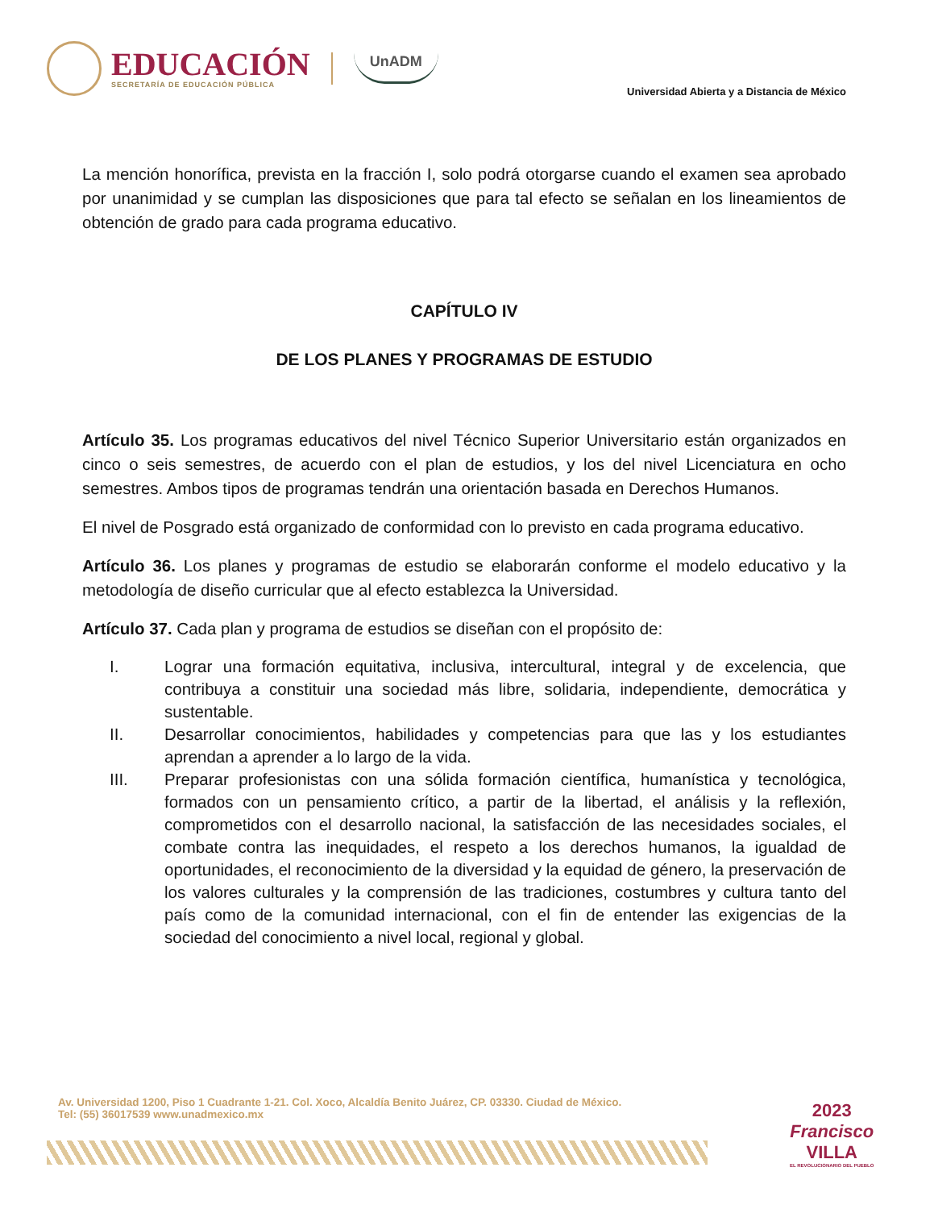EDUCACIÓN
SECRETARÍA DE EDUCACIÓN PÚBLICA
UnADM
Universidad Abierta y a Distancia de México
La mención honorífica, prevista en la fracción I, solo podrá otorgarse cuando el examen sea aprobado por unanimidad y se cumplan las disposiciones que para tal efecto se señalan en los lineamientos de obtención de grado para cada programa educativo.
CAPÍTULO IV
DE LOS PLANES Y PROGRAMAS DE ESTUDIO
Artículo 35. Los programas educativos del nivel Técnico Superior Universitario están organizados en cinco o seis semestres, de acuerdo con el plan de estudios, y los del nivel Licenciatura en ocho semestres. Ambos tipos de programas tendrán una orientación basada en Derechos Humanos.
El nivel de Posgrado está organizado de conformidad con lo previsto en cada programa educativo.
Artículo 36. Los planes y programas de estudio se elaborarán conforme el modelo educativo y la metodología de diseño curricular que al efecto establezca la Universidad.
Artículo 37. Cada plan y programa de estudios se diseñan con el propósito de:
I. Lograr una formación equitativa, inclusiva, intercultural, integral y de excelencia, que contribuya a constituir una sociedad más libre, solidaria, independiente, democrática y sustentable.
II. Desarrollar conocimientos, habilidades y competencias para que las y los estudiantes aprendan a aprender a lo largo de la vida.
III. Preparar profesionistas con una sólida formación científica, humanística y tecnológica, formados con un pensamiento crítico, a partir de la libertad, el análisis y la reflexión, comprometidos con el desarrollo nacional, la satisfacción de las necesidades sociales, el combate contra las inequidades, el respeto a los derechos humanos, la igualdad de oportunidades, el reconocimiento de la diversidad y la equidad de género, la preservación de los valores culturales y la comprensión de las tradiciones, costumbres y cultura tanto del país como de la comunidad internacional, con el fin de entender las exigencias de la sociedad del conocimiento a nivel local, regional y global.
Av. Universidad 1200, Piso 1 Cuadrante 1-21. Col. Xoco, Alcaldía Benito Juárez, CP. 03330. Ciudad de México.
Tel: (55) 36017539 www.unadmexico.mx
2023
Francisco
VILLA
EL REVOLUCIONARIO DEL PUEBLO